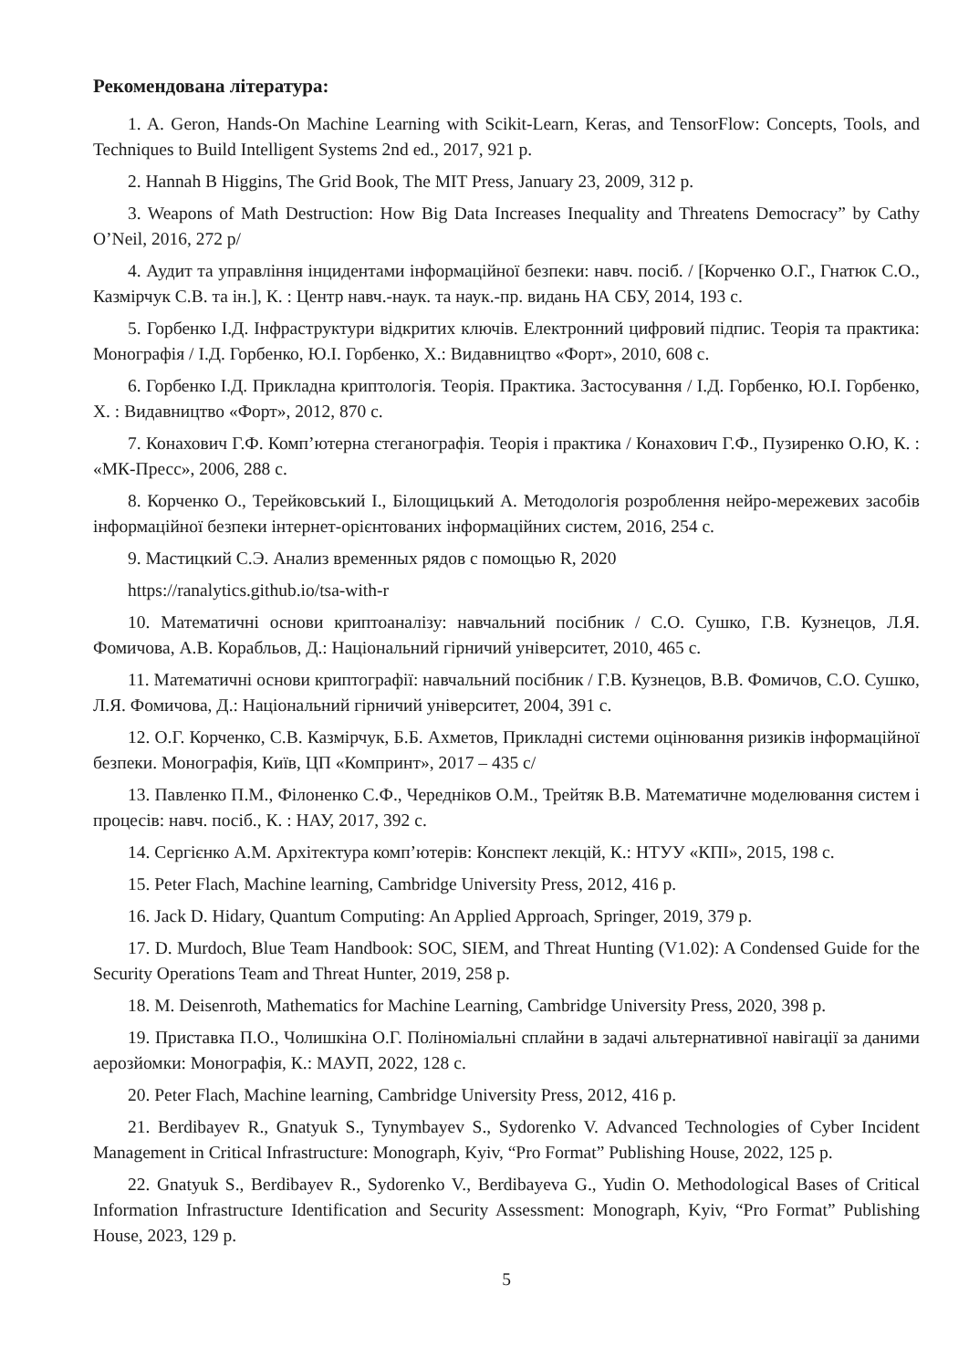Рекомендована література:
1. A. Geron, Hands-On Machine Learning with Scikit-Learn, Keras, and TensorFlow: Concepts, Tools, and Techniques to Build Intelligent Systems 2nd ed., 2017, 921 p.
2. Hannah B Higgins, The Grid Book, The MIT Press, January 23, 2009, 312 p.
3. Weapons of Math Destruction: How Big Data Increases Inequality and Threatens Democracy” by Cathy O’Neil, 2016, 272 p/
4. Аудит та управління інцидентами інформаційної безпеки: навч. посіб. / [Корченко О.Г., Гнатюк С.О., Казмірчук С.В. та ін.], К. : Центр навч.-наук. та наук.-пр. видань НА СБУ, 2014, 193 с.
5. Горбенко І.Д. Інфраструктури відкритих ключів. Електронний цифровий підпис. Теорія та практика: Монографія / І.Д. Горбенко, Ю.І. Горбенко, Х.: Видавництво «Форт», 2010, 608 с.
6. Горбенко І.Д. Прикладна криптологія. Теорія. Практика. Застосування / І.Д. Горбенко, Ю.І. Горбенко, Х. : Видавництво «Форт», 2012, 870 с.
7. Конахович Г.Ф. Комп’ютерна стеганографія. Теорія і практика / Конахович Г.Ф., Пузиренко О.Ю, К. : «МК-Пресс», 2006, 288 с.
8. Корченко О., Терейковський І., Білощицький А. Методологія розроблення нейро-мережевих засобів інформаційної безпеки інтернет-орієнтованих інформаційних систем, 2016, 254 с.
9. Мастицкий С.Э. Анализ временных рядов с помощью R, 2020
https://ranalytics.github.io/tsa-with-r
10. Математичні основи криптоаналізу: навчальний посібник / С.О. Сушко, Г.В. Кузнецов, Л.Я. Фомичова, А.В. Корабльов, Д.: Національний гірничий університет, 2010, 465 с.
11. Математичні основи криптографії: навчальний посібник / Г.В. Кузнецов, В.В. Фомичов, С.О. Сушко, Л.Я. Фомичова, Д.: Національний гірничий університет, 2004, 391 с.
12. О.Г. Корченко, С.В. Казмірчук, Б.Б. Ахметов, Прикладні системи оцінювання ризиків інформаційної безпеки. Монографія, Київ, ЦП «Компринт», 2017 – 435 с/
13. Павленко П.М., Філоненко С.Ф., Чередніков О.М., Трейтяк В.В. Математичне моделювання систем і процесів: навч. посіб., К. : НАУ, 2017, 392 с.
14. Сергієнко А.М. Архітектура комп’ютерів: Конспект лекцій, К.: НТУУ «КПІ», 2015, 198 с.
15. Peter Flach, Machine learning, Cambridge University Press, 2012, 416 p.
16. Jack D. Hidary, Quantum Computing: An Applied Approach, Springer, 2019, 379 p.
17. D. Murdoch, Blue Team Handbook: SOC, SIEM, and Threat Hunting (V1.02): A Condensed Guide for the Security Operations Team and Threat Hunter, 2019, 258 p.
18. M. Deisenroth, Mathematics for Machine Learning, Cambridge University Press, 2020, 398 p.
19. Приставка П.О., Чолишкіна О.Г. Поліноміальні сплайни в задачі альтернативної навігації за даними аерозйомки: Монографія, К.: МАУП, 2022, 128 с.
20. Peter Flach, Machine learning, Cambridge University Press, 2012, 416 p.
21. Berdibayev R., Gnatyuk S., Tynymbayev S., Sydorenko V. Advanced Technologies of Cyber Incident Management in Critical Infrastructure: Monograph, Kyiv, “Pro Format” Publishing House, 2022, 125 p.
22. Gnatyuk S., Berdibayev R., Sydorenko V., Berdibayeva G., Yudin O. Methodological Bases of Critical Information Infrastructure Identification and Security Assessment: Monograph, Kyiv, “Pro Format” Publishing House, 2023, 129 p.
5